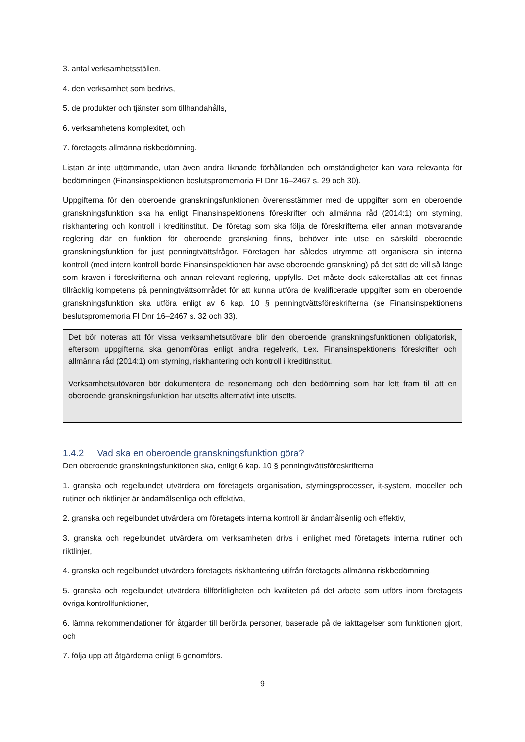3. antal verksamhetsställen,
4. den verksamhet som bedrivs,
5. de produkter och tjänster som tillhandahålls,
6. verksamhetens komplexitet, och
7. företagets allmänna riskbedömning.
Listan är inte uttömmande, utan även andra liknande förhållanden och omständigheter kan vara relevanta för bedömningen (Finansinspektionen beslutspromemoria FI Dnr 16–2467 s. 29 och 30).
Uppgifterna för den oberoende granskningsfunktionen överensstämmer med de uppgifter som en oberoende granskningsfunktion ska ha enligt Finansinspektionens föreskrifter och allmänna råd (2014:1) om styrning, riskhantering och kontroll i kreditinstitut. De företag som ska följa de föreskrifterna eller annan motsvarande reglering där en funktion för oberoende granskning finns, behöver inte utse en särskild oberoende granskningsfunktion för just penningtvättsfrågor. Företagen har således utrymme att organisera sin interna kontroll (med intern kontroll borde Finansinspektionen här avse oberoende granskning) på det sätt de vill så länge som kraven i föreskrifterna och annan relevant reglering, uppfylls. Det måste dock säkerställas att det finnas tillräcklig kompetens på penningtvättsområdet för att kunna utföra de kvalificerade uppgifter som en oberoende granskningsfunktion ska utföra enligt av 6 kap. 10 § penningtvättsföreskrifterna (se Finansinspektionens beslutspromemoria FI Dnr 16–2467 s. 32 och 33).
Det bör noteras att för vissa verksamhetsutövare blir den oberoende granskningsfunktionen obligatorisk, eftersom uppgifterna ska genomföras enligt andra regelverk, t.ex. Finansinspektionens föreskrifter och allmänna råd (2014:1) om styrning, riskhantering och kontroll i kreditinstitut.
Verksamhetsutövaren bör dokumentera de resonemang och den bedömning som har lett fram till att en oberoende granskningsfunktion har utsetts alternativt inte utsetts.
1.4.2 Vad ska en oberoende granskningsfunktion göra?
Den oberoende granskningsfunktionen ska, enligt 6 kap. 10 § penningtvättsföreskrifterna
1. granska och regelbundet utvärdera om företagets organisation, styrningsprocesser, it-system, modeller och rutiner och riktlinjer är ändamålsenliga och effektiva,
2. granska och regelbundet utvärdera om företagets interna kontroll är ändamålsenlig och effektiv,
3. granska och regelbundet utvärdera om verksamheten drivs i enlighet med företagets interna rutiner och riktlinjer,
4. granska och regelbundet utvärdera företagets riskhantering utifrån företagets allmänna riskbedömning,
5. granska och regelbundet utvärdera tillförlitligheten och kvaliteten på det arbete som utförs inom företagets övriga kontrollfunktioner,
6. lämna rekommendationer för åtgärder till berörda personer, baserade på de iakttagelser som funktionen gjort, och
7. följa upp att åtgärderna enligt 6 genomförs.
9